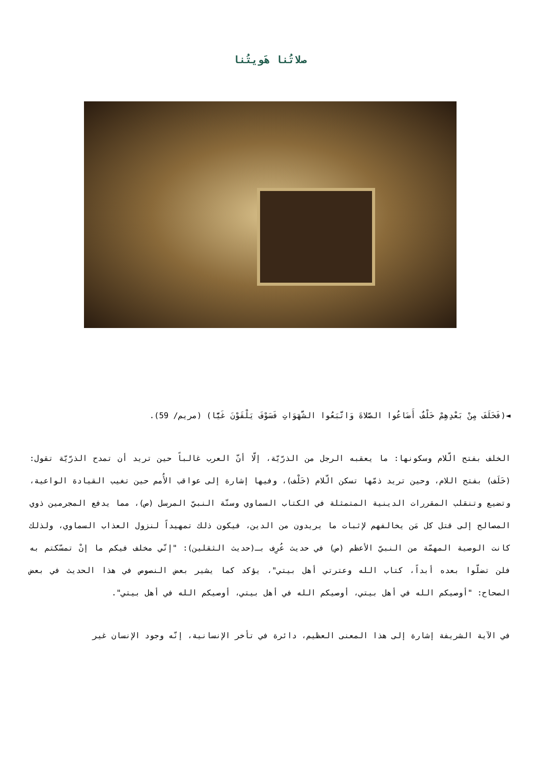صلاتُنا هَويتُنا
◄(فَخَلَفَ مِنْ بَعْدِهِمْ خَلْفٌ أَضَاعُوا الصَّلاةَ وَاتَّبَعُوا الشَّهَوَاتِ فَسَوْفَ يَلْقَوْنَ غَيًّا) (مريم/ 59).
الخلف بفتح الّلام وسكونها: ما يعقبه الرجل من الذرّيّة، إلّا أنّ العرب غالباً حين تريد أن تمدح الذرّيّة تقول: (خَلَف) بفتح اللام، وحين تريد ذمّها تسكن الّلام (خَلْف)، وفيها إشارة إلى عواقب الأُمم حين تغيب القيادة الواعية، وتضيع وتنقلب المقررات الدينية المتمثلة في الكتاب السماوي وسنّة النبيّ المرسل (ص)، مما يدفع المجرمين ذوي المصالح إلى قتل كل مَن يخالفهم لإثبات ما يريدون من الدين، فيكون ذلك تمهيداً لنزول العذاب السماوي، ولذلك كانت الوصية المهمّة من النبيّ الأعظم (ص) في حديث عُرِف بـ(حديث الثقلين): "إنّي مخلف فيكم ما إنْ تمسّكتم به فلن تضلّوا بعده أبداً، كتاب الله وعترتي أهل بيتي"، يؤكد كما يشير بعض النصوص في هذا الحديث في بعض الصحاح: "أوصيكم الله في أهل بيتي، أوصيكم الله في أهل بيتي، أوصيكم الله في أهل بيتي".
في الآية الشريفة إشارة إلى هذا المعنى العظيم، دائرة في تأخر الإنسانية، إنّه وجود الإنسان غير